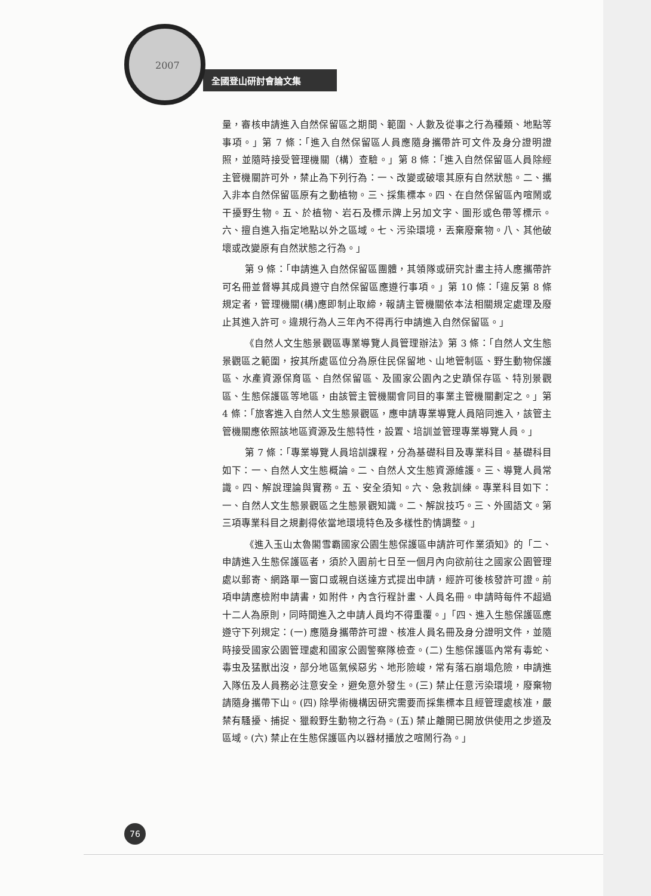2007
全國登山研討會論文集
量，審核申請進入自然保留區之期間、範圍、人數及從事之行為種類、地點等事項。」第 7 條：「進入自然保留區人員應隨身攜帶許可文件及身分證明證照，並隨時接受管理機關（構）查驗。」第 8 條：「進入自然保留區人員除經主管機關許可外，禁止為下列行為：一、改變或破壞其原有自然狀態。二、攜入非本自然保留區原有之動植物。三、採集標本。四、在自然保留區內喧鬧或干擾野生物。五、於植物、岩石及標示牌上另加文字、圖形或色帶等標示。六、擅自進入指定地點以外之區域。七、污染環境，丟棄廢棄物。八、其他破壞或改變原有自然狀態之行為。」
第 9 條：「申請進入自然保留區團體，其領隊或研究計畫主持人應攜帶許可名冊並督導其成員遵守自然保留區應遵行事項。」第 10 條：「違反第 8 條規定者，管理機關(構)應即制止取締，報請主管機關依本法相關規定處理及廢止其進入許可。違規行為人三年內不得再行申請進入自然保留區。」
《自然人文生態景觀區專業導覽人員管理辦法》第 3 條：「自然人文生態景觀區之範圍，按其所處區位分為原住民保留地、山地管制區、野生動物保護區、水產資源保育區、自然保留區、及國家公園內之史蹟保存區、特別景觀區、生態保護區等地區，由該管主管機關會同目的事業主管機關劃定之。」第 4 條：「旅客進入自然人文生態景觀區，應申請專業導覽人員陪同進入，該管主管機關應依照該地區資源及生態特性，設置、培訓並管理專業導覽人員。」
第 7 條：「專業導覽人員培訓課程，分為基礎科目及專業科目。基礎科目如下：一、自然人文生態概論。二、自然人文生態資源維護。三、導覽人員常識。四、解說理論與實務。五、安全須知。六、急救訓練。專業科目如下：一、自然人文生態景觀區之生態景觀知識。二、解說技巧。三、外國語文。第三項專業科目之規劃得依當地環境特色及多樣性酌情調整。」
《進入玉山太魯閣雪霸國家公園生態保護區申請許可作業須知》的「二、申請進入生態保護區者，須於入園前七日至一個月內向欲前往之國家公園管理處以郵寄、網路單一窗口或親自送達方式提出申請，經許可後核發許可證。前項申請應檢附申請書，如附件，內含行程計畫、人員名冊。申請時每件不超過十二人為原則，同時間進入之申請人員均不得重覆。」「四、進入生態保護區應遵守下列規定：(一) 應隨身攜帶許可證、核准人員名冊及身分證明文件，並隨時接受國家公園管理處和國家公園警察隊檢查。(二) 生態保護區內常有毒蛇、毒虫及猛獸出沒，部分地區氣候惡劣、地形險峻，常有落石崩塌危險，申請進入隊伍及人員務必注意安全，避免意外發生。(三) 禁止任意污染環境，廢棄物請隨身攜帶下山。(四) 除學術機構因研究需要而採集標本且經管理處核准，嚴禁有騷擾、捕捉、獵殺野生動物之行為。(五) 禁止離開已開放供使用之步道及區域。(六) 禁止在生態保護區內以器材播放之喧鬧行為。」
76